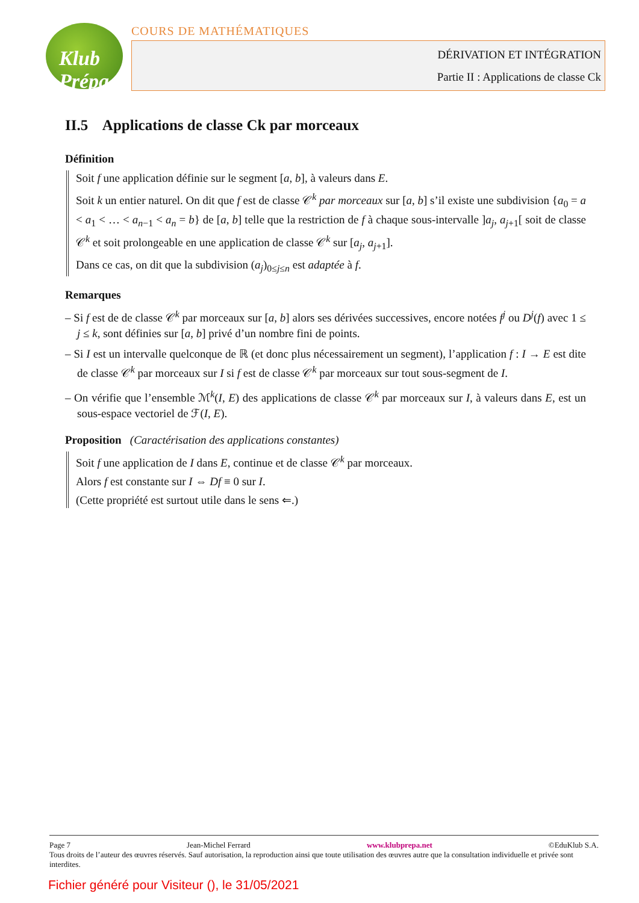Klub Prépa
COURS DE MATHÉMATIQUES
DÉRIVATION ET INTÉGRATION
Partie II : Applications de classe Ck
II.5 Applications de classe Ck par morceaux
Définition
Soit f une application définie sur le segment [a, b], à valeurs dans E.
Soit k un entier naturel. On dit que f est de classe 𝒞<sup>k</sup> par morceaux sur [a, b] s’il existe une subdivision {a<sub>0</sub> = a < a<sub>1</sub> < … < a<sub>n−1</sub> < a<sub>n</sub> = b} de [a, b] telle que la restriction de f à chaque sous-intervalle ]a<sub>j</sub>, a<sub>j+1</sub>[ soit de classe 𝒞<sup>k</sup> et soit prolongeable en une application de classe 𝒞<sup>k</sup> sur [a<sub>j</sub>, a<sub>j+1</sub>].
Dans ce cas, on dit que la subdivision (a<sub>j</sub>)<sub>0≤j≤n</sub> est adaptée à f.
Remarques
– Si f est de de classe 𝒞<sup>k</sup> par morceaux sur [a, b] alors ses dérivées successives, encore notées f<sup>j</sup> ou D<sup>j</sup>(f) avec 1 ≤ j ≤ k, sont définies sur [a, b] privé d’un nombre fini de points.
– Si I est un intervalle quelconque de ℝ (et donc plus nécessairement un segment), l’application f : I → E est dite de classe 𝒞<sup>k</sup> par morceaux sur I si f est de classe 𝒞<sup>k</sup> par morceaux sur tout sous-segment de I.
– On vérifie que l’ensemble ℳ<sup>k</sup>(I, E) des applications de classe 𝒞<sup>k</sup> par morceaux sur I, à valeurs dans E, est un sous-espace vectoriel de ℱ(I, E).
Proposition (Caractérisation des applications constantes)
Soit f une application de I dans E, continue et de classe 𝒞<sup>k</sup> par morceaux.
Alors f est constante sur I ⇔ Df ≡ 0 sur I.
(Cette propriété est surtout utile dans le sens ⇐.)
Page 7 Jean-Michel Ferrard www.klubprepa.net ©EduKlub S.A.
Tous droits de l’auteur des œuvres réservés. Sauf autorisation, la reproduction ainsi que toute utilisation des œuvres autre que la consultation individuelle et privée sont interdites.
Fichier généré pour Visiteur (), le 31/05/2021